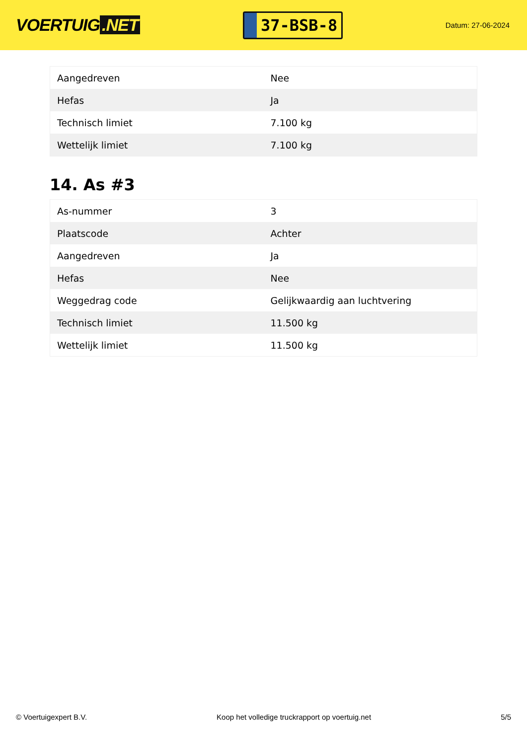VOERTUIG.NET
37-BSB-8
Datum: 27-06-2024
| Aangedreven | Nee |
| Hefas | Ja |
| Technisch limiet | 7.100 kg |
| Wettelijk limiet | 7.100 kg |
14. As #3
| As-nummer | 3 |
| Plaatscode | Achter |
| Aangedreven | Ja |
| Hefas | Nee |
| Weggedrag code | Gelijkwaardig aan luchtvering |
| Technisch limiet | 11.500 kg |
| Wettelijk limiet | 11.500 kg |
© Voertuigexpert B.V. Koop het volledige truckrapport op voertuig.net 5/5